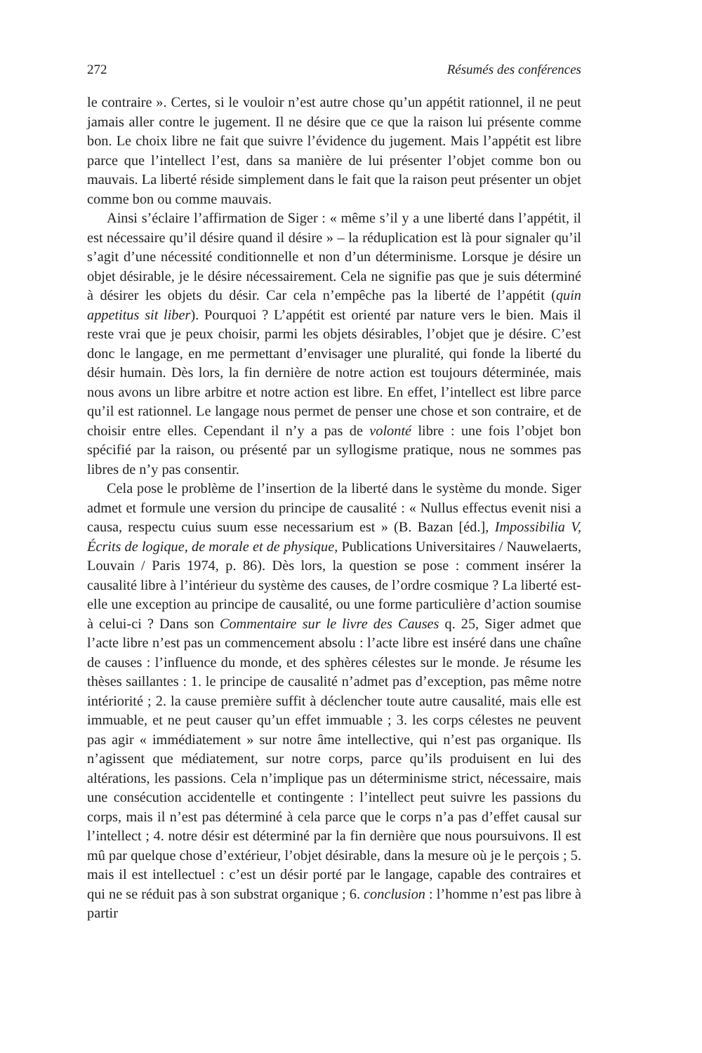272 Résumés des conférences
le contraire ». Certes, si le vouloir n’est autre chose qu’un appétit rationnel, il ne peut jamais aller contre le jugement. Il ne désire que ce que la raison lui présente comme bon. Le choix libre ne fait que suivre l’évidence du jugement. Mais l’appétit est libre parce que l’intellect l’est, dans sa manière de lui présenter l’objet comme bon ou mauvais. La liberté réside simplement dans le fait que la raison peut présenter un objet comme bon ou comme mauvais.
Ainsi s’éclaire l’affirmation de Siger : « même s’il y a une liberté dans l’appétit, il est nécessaire qu’il désire quand il désire » – la réduplication est là pour signaler qu’il s’agit d’une nécessité conditionnelle et non d’un déterminisme. Lorsque je désire un objet désirable, je le désire nécessairement. Cela ne signifie pas que je suis déterminé à désirer les objets du désir. Car cela n’empêche pas la liberté de l’appétit (quin appetitus sit liber). Pourquoi ? L’appétit est orienté par nature vers le bien. Mais il reste vrai que je peux choisir, parmi les objets désirables, l’objet que je désire. C’est donc le langage, en me permettant d’envisager une pluralité, qui fonde la liberté du désir humain. Dès lors, la fin dernière de notre action est toujours déterminée, mais nous avons un libre arbitre et notre action est libre. En effet, l’intellect est libre parce qu’il est rationnel. Le langage nous permet de penser une chose et son contraire, et de choisir entre elles. Cependant il n’y a pas de volonté libre : une fois l’objet bon spécifié par la raison, ou présenté par un syllogisme pratique, nous ne sommes pas libres de n’y pas consentir.
Cela pose le problème de l’insertion de la liberté dans le système du monde. Siger admet et formule une version du principe de causalité : « Nullus effectus evenit nisi a causa, respectu cuius suum esse necessarium est » (B. Bazan [éd.], Impossibilia V, Écrits de logique, de morale et de physique, Publications Universitaires / Nauwelaerts, Louvain / Paris 1974, p. 86). Dès lors, la question se pose : comment insérer la causalité libre à l’intérieur du système des causes, de l’ordre cosmique ? La liberté est-elle une exception au principe de causalité, ou une forme particulière d’action soumise à celui-ci ? Dans son Commentaire sur le livre des Causes q. 25, Siger admet que l’acte libre n’est pas un commencement absolu : l’acte libre est inséré dans une chaîne de causes : l’influence du monde, et des sphères célestes sur le monde. Je résume les thèses saillantes : 1. le principe de causalité n’admet pas d’exception, pas même notre intériorité ; 2. la cause première suffit à déclencher toute autre causalité, mais elle est immuable, et ne peut causer qu’un effet immuable ; 3. les corps célestes ne peuvent pas agir « immédiatement » sur notre âme intellective, qui n’est pas organique. Ils n’agissent que médiatement, sur notre corps, parce qu’ils produisent en lui des altérations, les passions. Cela n’implique pas un déterminisme strict, nécessaire, mais une consécution accidentelle et contingente : l’intellect peut suivre les passions du corps, mais il n’est pas déterminé à cela parce que le corps n’a pas d’effet causal sur l’intellect ; 4. notre désir est déterminé par la fin dernière que nous poursuivons. Il est mû par quelque chose d’extérieur, l’objet désirable, dans la mesure où je le perçois ; 5. mais il est intellectuel : c’est un désir porté par le langage, capable des contraires et qui ne se réduit pas à son substrat organique ; 6. conclusion : l’homme n’est pas libre à partir